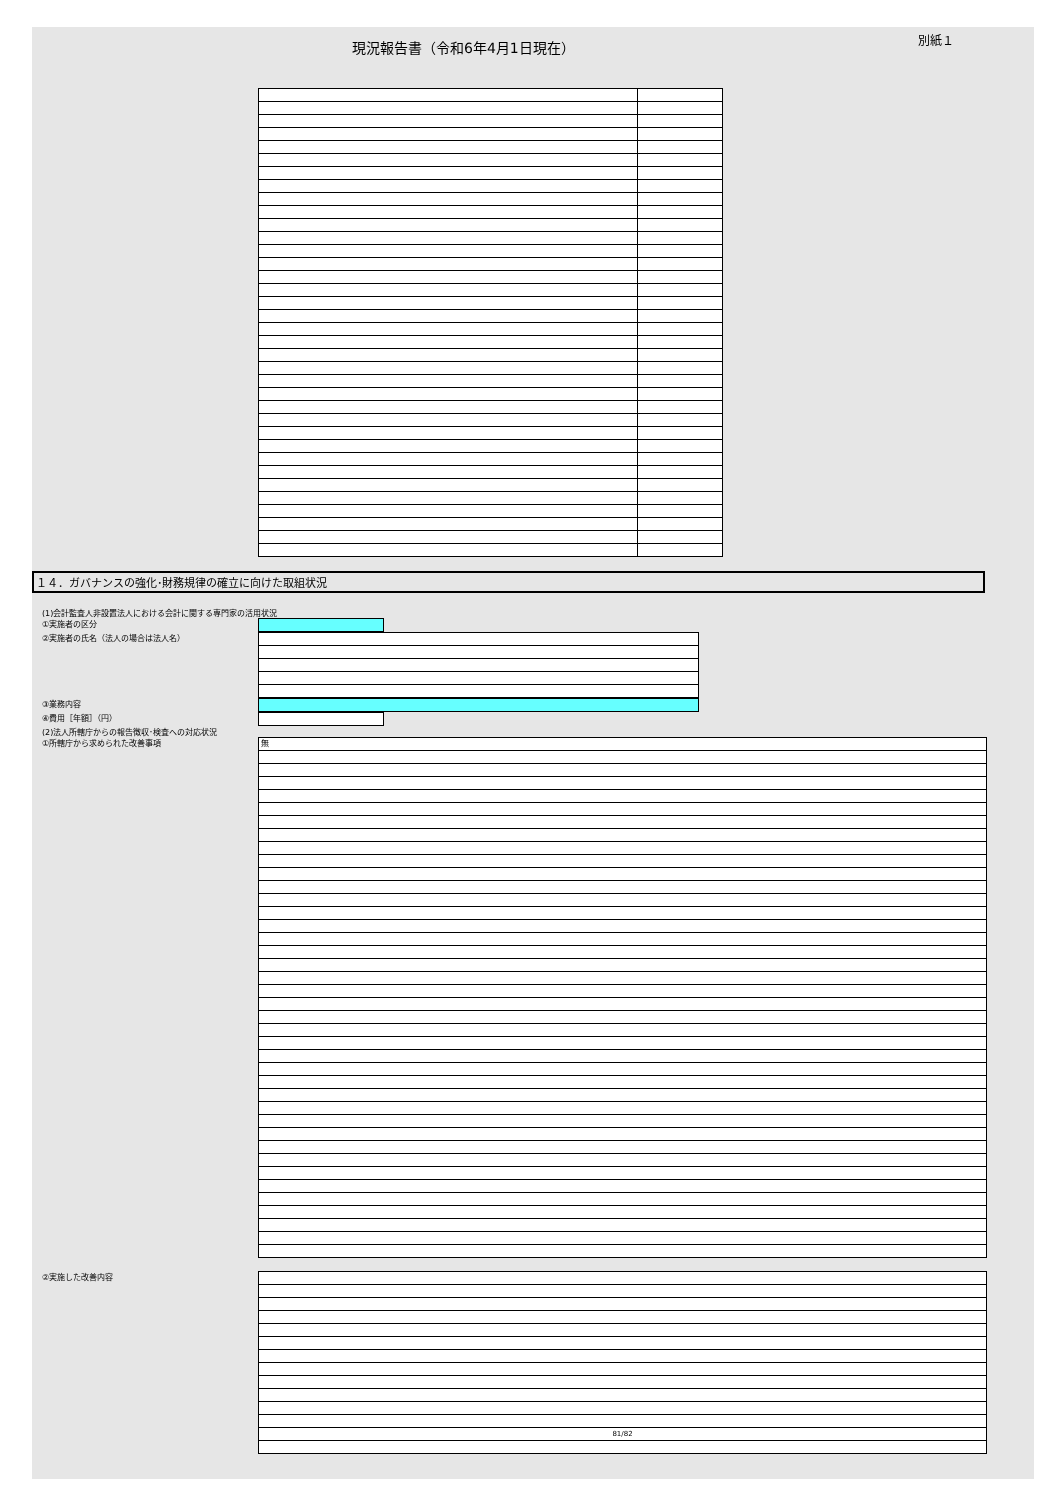現況報告書（令和6年4月1日現在） 別紙１
１４．ガバナンスの強化･財務規律の確立に向けた取組状況
(1)会計監査人非設置法人における会計に関する専門家の活用状況
①実施者の区分
②実施者の氏名（法人の場合は法人名）
③業務内容
④費用［年額］（円）
(2)法人所轄庁からの報告徴収･検査への対応状況
①所轄庁から求められた改善事項
| 無 |
②実施した改善内容
| 81/82 |